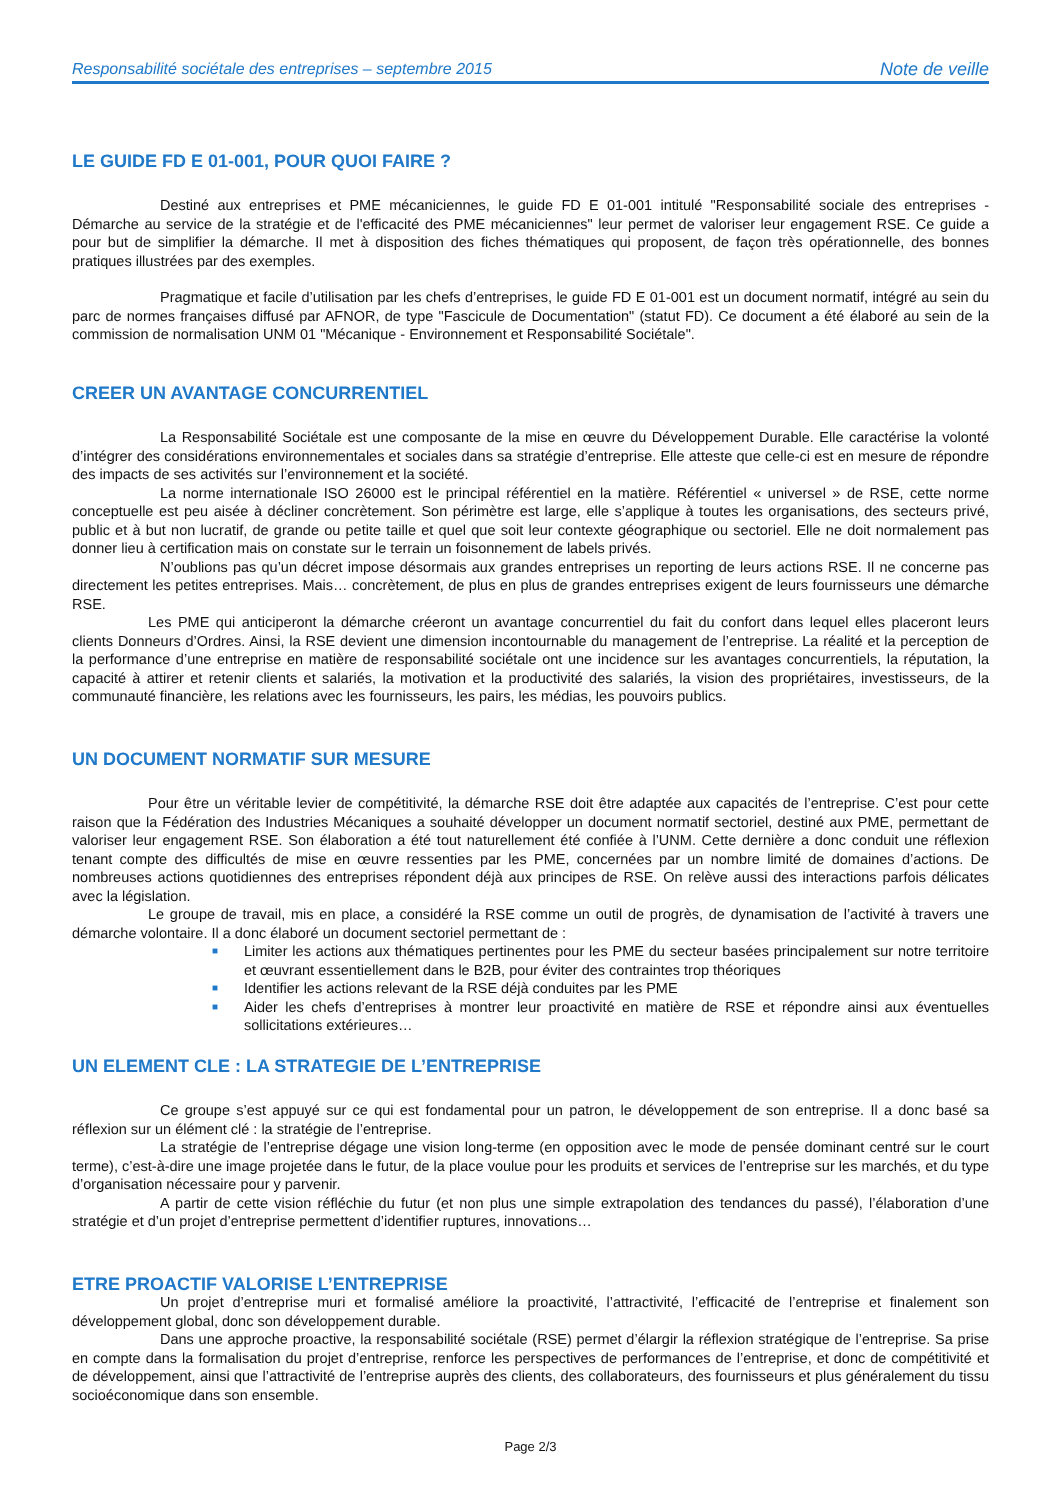Responsabilité sociétale des entreprises – septembre 2015 Note de veille
LE GUIDE FD E 01-001, POUR QUOI FAIRE ?
Destiné aux entreprises et PME mécaniciennes, le guide FD E 01-001 intitulé "Responsabilité sociale des entreprises - Démarche au service de la stratégie et de l'efficacité des PME mécaniciennes" leur permet de valoriser leur engagement RSE. Ce guide a pour but de simplifier la démarche. Il met à disposition des fiches thématiques qui proposent, de façon très opérationnelle, des bonnes pratiques illustrées par des exemples.
Pragmatique et facile d’utilisation par les chefs d’entreprises, le guide FD E 01-001 est un document normatif, intégré au sein du parc de normes françaises diffusé par AFNOR, de type "Fascicule de Documentation" (statut FD). Ce document a été élaboré au sein de la commission de normalisation UNM 01 "Mécanique - Environnement et Responsabilité Sociétale".
CREER UN AVANTAGE CONCURRENTIEL
La Responsabilité Sociétale est une composante de la mise en œuvre du Développement Durable. Elle caractérise la volonté d’intégrer des considérations environnementales et sociales dans sa stratégie d’entreprise. Elle atteste que celle-ci est en mesure de répondre des impacts de ses activités sur l’environnement et la société.
La norme internationale ISO 26000 est le principal référentiel en la matière. Référentiel « universel » de RSE, cette norme conceptuelle est peu aisée à décliner concrètement. Son périmètre est large, elle s’applique à toutes les organisations, des secteurs privé, public et à but non lucratif, de grande ou petite taille et quel que soit leur contexte géographique ou sectoriel. Elle ne doit normalement pas donner lieu à certification mais on constate sur le terrain un foisonnement de labels privés.
N’oublions pas qu’un décret impose désormais aux grandes entreprises un reporting de leurs actions RSE. Il ne concerne pas directement les petites entreprises. Mais… concrètement, de plus en plus de grandes entreprises exigent de leurs fournisseurs une démarche RSE.
Les PME qui anticiperont la démarche créeront un avantage concurrentiel du fait du confort dans lequel elles placeront leurs clients Donneurs d’Ordres. Ainsi, la RSE devient une dimension incontournable du management de l’entreprise. La réalité et la perception de la performance d’une entreprise en matière de responsabilité sociétale ont une incidence sur les avantages concurrentiels, la réputation, la capacité à attirer et retenir clients et salariés, la motivation et la productivité des salariés, la vision des propriétaires, investisseurs, de la communauté financière, les relations avec les fournisseurs, les pairs, les médias, les pouvoirs publics.
UN DOCUMENT NORMATIF SUR MESURE
Pour être un véritable levier de compétitivité, la démarche RSE doit être adaptée aux capacités de l’entreprise. C’est pour cette raison que la Fédération des Industries Mécaniques a souhaité développer un document normatif sectoriel, destiné aux PME, permettant de valoriser leur engagement RSE. Son élaboration a été tout naturellement été confiée à l’UNM. Cette dernière a donc conduit une réflexion tenant compte des difficultés de mise en œuvre ressenties par les PME, concernées par un nombre limité de domaines d’actions. De nombreuses actions quotidiennes des entreprises répondent déjà aux principes de RSE. On relève aussi des interactions parfois délicates avec la législation.
Le groupe de travail, mis en place, a considéré la RSE comme un outil de progrès, de dynamisation de l’activité à travers une démarche volontaire. Il a donc élaboré un document sectoriel permettant de :
■ Limiter les actions aux thématiques pertinentes pour les PME du secteur basées principalement sur notre territoire et œuvrant essentiellement dans le B2B, pour éviter des contraintes trop théoriques
■ Identifier les actions relevant de la RSE déjà conduites par les PME
■ Aider les chefs d’entreprises à montrer leur proactivité en matière de RSE et répondre ainsi aux éventuelles sollicitations extérieures…
UN ELEMENT CLE : LA STRATEGIE DE L’ENTREPRISE
Ce groupe s’est appuyé sur ce qui est fondamental pour un patron, le développement de son entreprise. Il a donc basé sa réflexion sur un élément clé : la stratégie de l’entreprise.
La stratégie de l’entreprise dégage une vision long-terme (en opposition avec le mode de pensée dominant centré sur le court terme), c’est-à-dire une image projetée dans le futur, de la place voulue pour les produits et services de l’entreprise sur les marchés, et du type d’organisation nécessaire pour y parvenir.
A partir de cette vision réfléchie du futur (et non plus une simple extrapolation des tendances du passé), l’élaboration d’une stratégie et d’un projet d’entreprise permettent d’identifier ruptures, innovations…
ETRE PROACTIF VALORISE L’ENTREPRISE
Un projet d’entreprise muri et formalisé améliore la proactivité, l’attractivité, l’efficacité de l’entreprise et finalement son développement global, donc son développement durable.
Dans une approche proactive, la responsabilité sociétale (RSE) permet d’élargir la réflexion stratégique de l’entreprise. Sa prise en compte dans la formalisation du projet d’entreprise, renforce les perspectives de performances de l’entreprise, et donc de compétitivité et de développement, ainsi que l’attractivité de l’entreprise auprès des clients, des collaborateurs, des fournisseurs et plus généralement du tissu socioéconomique dans son ensemble.
Page 2/3